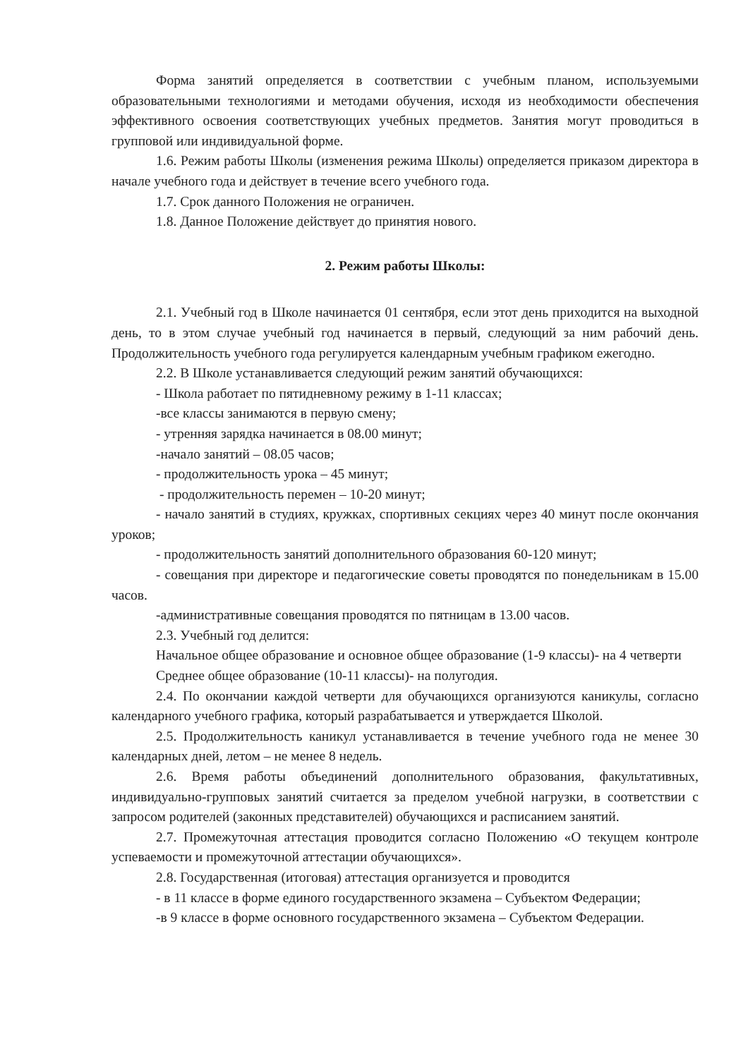Форма занятий определяется в соответствии с учебным планом, используемыми образовательными технологиями и методами обучения, исходя из необходимости обеспечения эффективного освоения соответствующих учебных предметов. Занятия могут проводиться в групповой или индивидуальной форме.
1.6. Режим работы Школы (изменения режима Школы) определяется приказом директора в начале учебного года и действует в течение всего учебного года.
1.7. Срок данного Положения не ограничен.
1.8. Данное Положение действует до принятия нового.
2. Режим работы Школы:
2.1. Учебный год в Школе начинается 01 сентября, если этот день приходится на выходной день, то в этом случае учебный год начинается в первый, следующий за ним рабочий день. Продолжительность учебного года регулируется календарным учебным графиком ежегодно.
2.2. В Школе устанавливается следующий режим занятий обучающихся:
- Школа работает по пятидневному режиму в 1-11 классах;
-все классы занимаются в первую смену;
- утренняя зарядка начинается в 08.00 минут;
-начало занятий – 08.05 часов;
- продолжительность урока – 45 минут;
- продолжительность перемен – 10-20 минут;
- начало занятий в студиях, кружках, спортивных секциях через 40 минут после окончания уроков;
- продолжительность занятий дополнительного образования 60-120 минут;
- совещания при директоре и педагогические советы проводятся по понедельникам в 15.00 часов.
-административные совещания проводятся по пятницам в 13.00 часов.
2.3. Учебный год делится:
Начальное общее образование и основное общее образование (1-9 классы)- на 4 четверти
Среднее общее образование (10-11 классы)- на полугодия.
2.4. По окончании каждой четверти для обучающихся организуются каникулы, согласно календарного учебного графика, который разрабатывается и утверждается Школой.
2.5. Продолжительность каникул устанавливается в течение учебного года не менее 30 календарных дней, летом – не менее 8 недель.
2.6. Время работы объединений дополнительного образования, факультативных, индивидуально-групповых занятий считается за пределом учебной нагрузки, в соответствии с запросом родителей (законных представителей) обучающихся и расписанием занятий.
2.7. Промежуточная аттестация проводится согласно Положению «О текущем контроле успеваемости и промежуточной аттестации обучающихся».
2.8. Государственная (итоговая) аттестация организуется и проводится
- в 11 классе в форме единого государственного экзамена – Субъектом Федерации;
-в 9 классе в форме основного государственного экзамена – Субъектом Федерации.